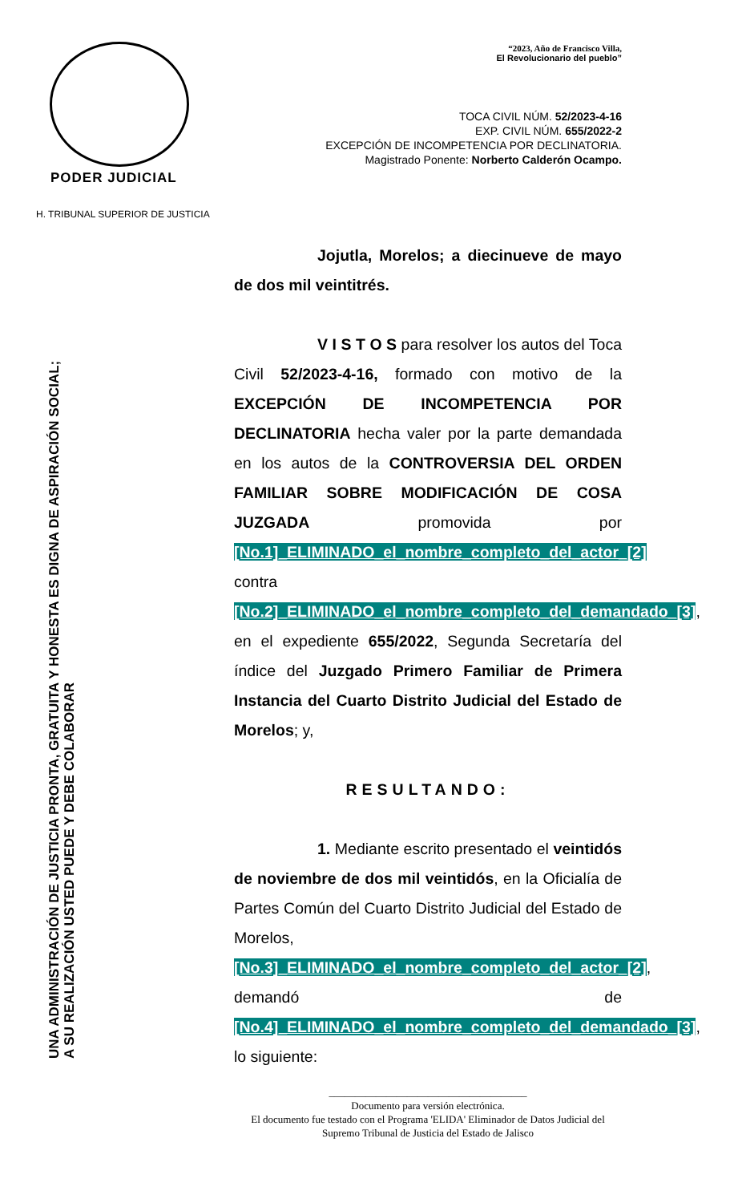PODER JUDICIAL
H. TRIBUNAL SUPERIOR DE JUSTICIA
UNA ADMINISTRACIÓN DE JUSTICIA PRONTA, GRATUITA Y HONESTA ES DIGNA DE ASPIRACIÓN SOCIAL;
A SU REALIZACIÓN USTED PUEDE Y DEBE COLABORAR
“2023, Año de Francisco Villa,
El Revolucionario del pueblo”
TOCA CIVIL NÚM. 52/2023-4-16
EXP. CIVIL NÚM. 655/2022-2
EXCEPCIÓN DE INCOMPETENCIA POR DECLINATORIA.
Magistrado Ponente: Norberto Calderón Ocampo.
Jojutla, Morelos; a diecinueve de mayo de dos mil veintitrés.
V I S T O S para resolver los autos del Toca Civil 52/2023-4-16, formado con motivo de la EXCEPCIÓN DE INCOMPETENCIA POR DECLINATORIA hecha valer por la parte demandada en los autos de la CONTROVERSIA DEL ORDEN FAMILIAR SOBRE MODIFICACIÓN DE COSA JUZGADA promovida por [No.1]_ELIMINADO_el_nombre_completo_del_actor_[2] contra [No.2]_ELIMINADO_el_nombre_completo_del_demandado_[3], en el expediente 655/2022, Segunda Secretaría del índice del Juzgado Primero Familiar de Primera Instancia del Cuarto Distrito Judicial del Estado de Morelos; y,
RESULTANDO:
1. Mediante escrito presentado el veintidós de noviembre de dos mil veintidós, en la Oficialía de Partes Común del Cuarto Distrito Judicial del Estado de Morelos, [No.3]_ELIMINADO_el_nombre_completo_del_actor_[2], demandó de [No.4]_ELIMINADO_el_nombre_completo_del_demandado_[3], lo siguiente:
______________________________________
Documento para versión electrónica.
El documento fue testado con el Programa 'ELIDA' Eliminador de Datos Judicial del Supremo Tribunal de Justicia del Estado de Jalisco